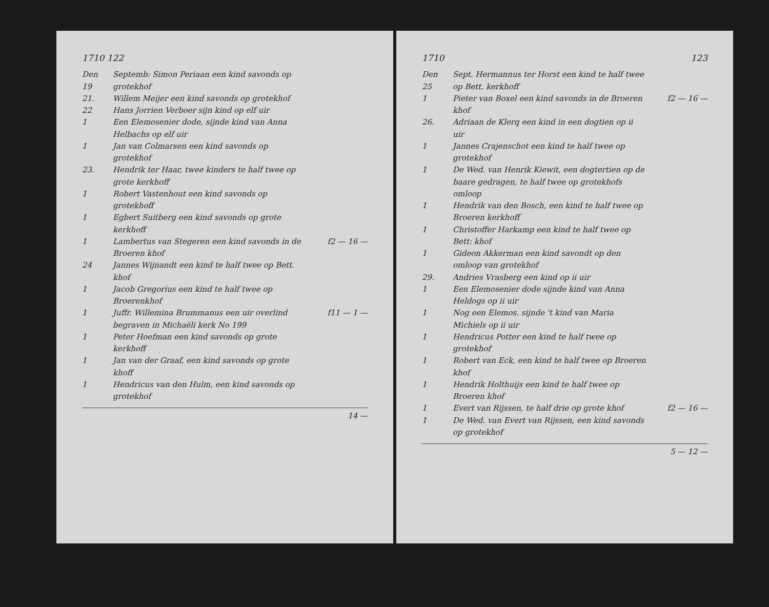1710 122
Den 19 Septemb: Simon Periaan een kind savonds op grotekhof
21. Willem Meijer een kind savonds op grotekhof
22 Hans Jorrien Verboer sijn kind op elf uir
1 Een Elemosenier dode, sijnde kind van Anna Helbachs op elf uir
1 Jan van Colmarsen een kind savonds op grotekhof
23. Hendrik ter Haar, twee kinders te half twee op grote kerkhoff
1 Robert Vastenhout een kind savonds op grotekhoff
1 Egbert Suitberg een kind savonds op grote kerkhoff
1 Lambertus van Stegeren een kind savonds in de Broeren khof f2 — 16 —
24 Jannes Wijnandt een kind te half twee op Bett. khof
1 Jacob Gregorius een kind te half twee op Broerenkhof
1 Juffr. Willemina Brummanus een uir overlind begraven in Michaëli kerk No 199 f11 — 1 —
1 Peter Hoefman een kind savonds op grote kerkhoff
1 Jan van der Graaf, een kind savonds op grote khoff
1 Hendricus van den Hulm, een kind savonds op grotekhof
14 —
1710 123
Den 25 Sept. Hermannus ter Horst een kind te half twee op Bett. kerkhoff
1 Pieter van Boxel een kind savonds in de Broeren khof f2 — 16 —
26. Adriaan de Klerq een kind in een dogtien op ii uir
1 Jannes Crajenschot een kind te half twee op grotekhof
1 De Wed. van Henrik Kiewit, een dogtertien op de baare gedragen, te half twee op grotekhofs omloop
1 Hendrik van den Bosch, een kind te half twee op Broeren kerkhoff
1 Christoffer Harkamp een kind te half twee op Bett: khof
1 Gideon Akkerman een kind savondt op den omloop van grotekhof
29. Andries Vrasberg een kind op ii uir
1 Een Elemosenier dode sijnde kind van Anna Heldogs op ii uir
1 Nog een Elemos. sijnde 't kind van Maria Michiels op ii uir
1 Hendricus Potter een kind te half twee op grotekhof
1 Robert van Eck, een kind te half twee op Broeren khof
1 Hendrik Holthuijs een kind te half twee op Broeren khof
1 Evert van Rijssen, te half drie op grote khof f2 — 16 —
1 De Wed. van Evert van Rijssen, een kind savonds op grotekhof
5 — 12 —